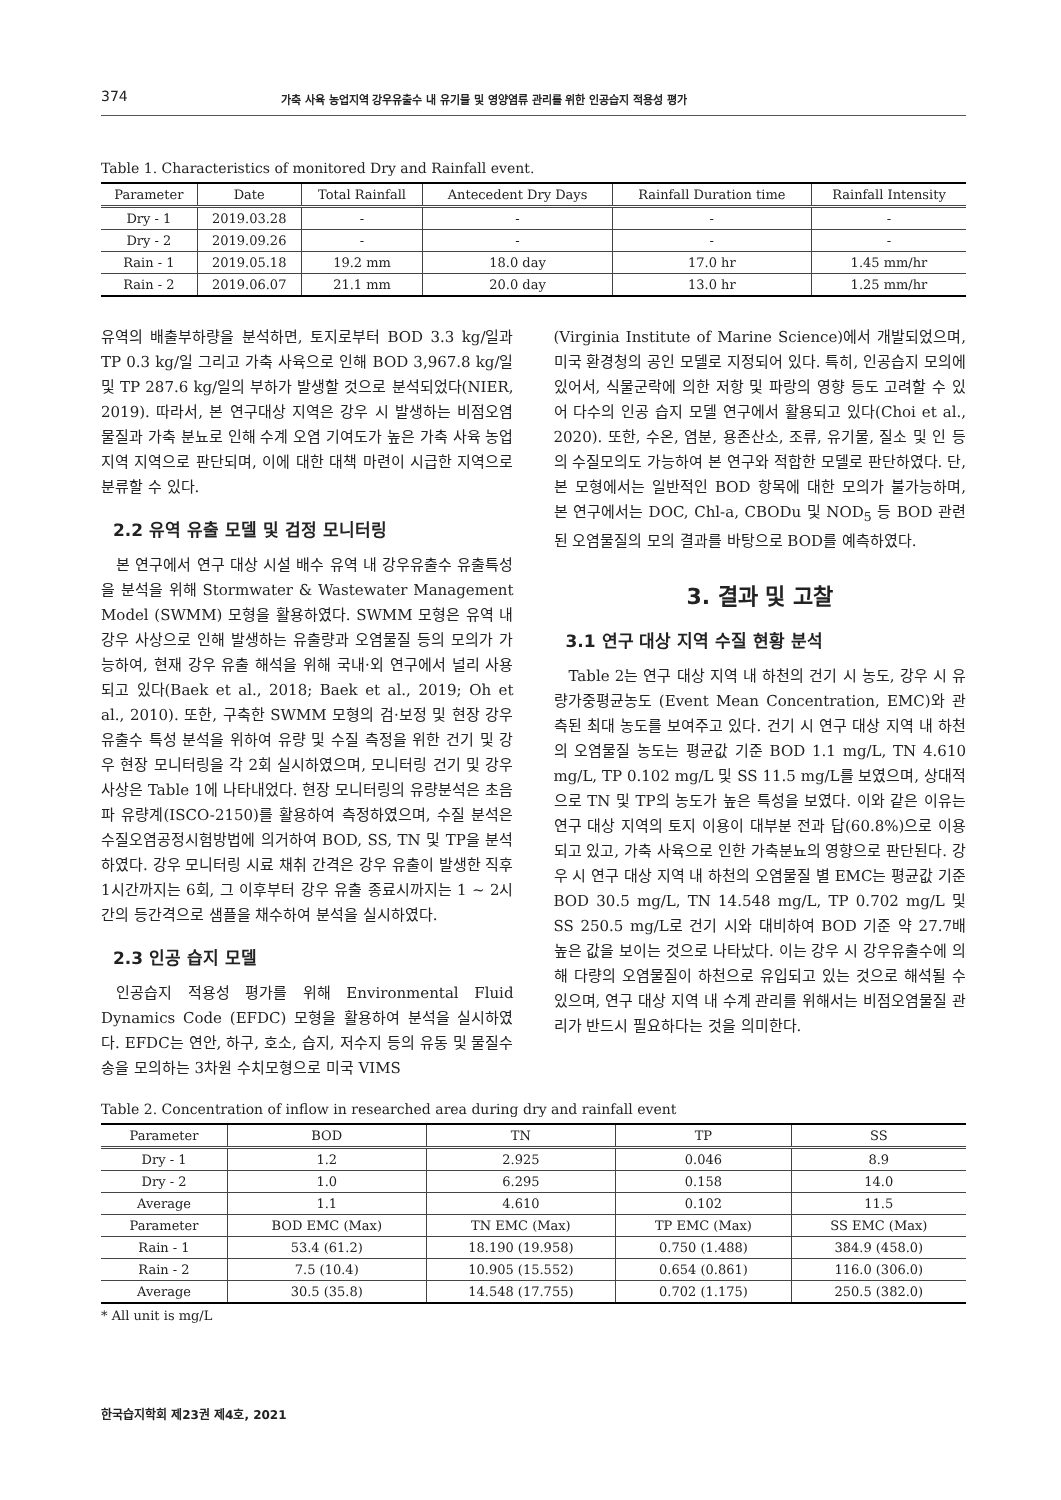374 가축 사육 농업지역 강우유출수 내 유기물 및 영양염류 관리를 위한 인공습지 적용성 평가
Table 1. Characteristics of monitored Dry and Rainfall event.
| Parameter | Date | Total Rainfall | Antecedent Dry Days | Rainfall Duration time | Rainfall Intensity |
| --- | --- | --- | --- | --- | --- |
| Dry - 1 | 2019.03.28 | - | - | - | - |
| Dry - 2 | 2019.09.26 | - | - | - | - |
| Rain - 1 | 2019.05.18 | 19.2 mm | 18.0 day | 17.0 hr | 1.45 mm/hr |
| Rain - 2 | 2019.06.07 | 21.1 mm | 20.0 day | 13.0 hr | 1.25 mm/hr |
유역의 배출부하량을 분석하면, 토지로부터 BOD 3.3 kg/일과 TP 0.3 kg/일 그리고 가축 사육으로 인해 BOD 3,967.8 kg/일 및 TP 287.6 kg/일의 부하가 발생할 것으로 분석되었다(NIER, 2019). 따라서, 본 연구대상 지역은 강우 시 발생하는 비점오염물질과 가축 분뇨로 인해 수계 오염 기여도가 높은 가축 사육 농업지역 지역으로 판단되며, 이에 대한 대책 마련이 시급한 지역으로 분류할 수 있다.
2.2 유역 유출 모델 및 검정 모니터링
본 연구에서 연구 대상 시설 배수 유역 내 강우유출수 유출특성을 분석을 위해 Stormwater & Wastewater Management Model (SWMM) 모형을 활용하였다. SWMM 모형은 유역 내 강우 사상으로 인해 발생하는 유출량과 오염물질 등의 모의가 가능하여, 현재 강우 유출 해석을 위해 국내·외 연구에서 널리 사용되고 있다(Baek et al., 2018; Baek et al., 2019; Oh et al., 2010). 또한, 구축한 SWMM 모형의 검·보정 및 현장 강우유출수 특성 분석을 위하여 유량 및 수질 측정을 위한 건기 및 강우 현장 모니터링을 각 2회 실시하였으며, 모니터링 건기 및 강우 사상은 Table 1에 나타내었다. 현장 모니터링의 유량분석은 초음파 유량계(ISCO-2150)를 활용하여 측정하였으며, 수질 분석은 수질오염공정시험방법에 의거하여 BOD, SS, TN 및 TP을 분석하였다. 강우 모니터링 시료 채취 간격은 강우 유출이 발생한 직후 1시간까지는 6회, 그 이후부터 강우 유출 종료시까지는 1 ~ 2시간의 등간격으로 샘플을 채수하여 분석을 실시하였다.
2.3 인공 습지 모델
인공습지 적용성 평가를 위해 Environmental Fluid Dynamics Code (EFDC) 모형을 활용하여 분석을 실시하였다. EFDC는 연안, 하구, 호소, 습지, 저수지 등의 유동 및 물질수송을 모의하는 3차원 수치모형으로 미국 VIMS
(Virginia Institute of Marine Science)에서 개발되었으며, 미국 환경청의 공인 모델로 지정되어 있다. 특히, 인공습지 모의에 있어서, 식물군락에 의한 저항 및 파랑의 영향 등도 고려할 수 있어 다수의 인공 습지 모델 연구에서 활용되고 있다(Choi et al., 2020). 또한, 수온, 염분, 용존산소, 조류, 유기물, 질소 및 인 등의 수질모의도 가능하여 본 연구와 적합한 모델로 판단하였다. 단, 본 모형에서는 일반적인 BOD 항목에 대한 모의가 불가능하며, 본 연구에서는 DOC, Chl-a, CBODu 및 NOD<sub>5</sub> 등 BOD 관련된 오염물질의 모의 결과를 바탕으로 BOD를 예측하였다.
3. 결과 및 고찰
3.1 연구 대상 지역 수질 현황 분석
Table 2는 연구 대상 지역 내 하천의 건기 시 농도, 강우 시 유량가중평균농도 (Event Mean Concentration, EMC)와 관측된 최대 농도를 보여주고 있다. 건기 시 연구 대상 지역 내 하천의 오염물질 농도는 평균값 기준 BOD 1.1 mg/L, TN 4.610 mg/L, TP 0.102 mg/L 및 SS 11.5 mg/L를 보였으며, 상대적으로 TN 및 TP의 농도가 높은 특성을 보였다. 이와 같은 이유는 연구 대상 지역의 토지 이용이 대부분 전과 답(60.8%)으로 이용되고 있고, 가축 사육으로 인한 가축분뇨의 영향으로 판단된다. 강우 시 연구 대상 지역 내 하천의 오염물질 별 EMC는 평균값 기준 BOD 30.5 mg/L, TN 14.548 mg/L, TP 0.702 mg/L 및 SS 250.5 mg/L로 건기 시와 대비하여 BOD 기준 약 27.7배 높은 값을 보이는 것으로 나타났다. 이는 강우 시 강우유출수에 의해 다량의 오염물질이 하천으로 유입되고 있는 것으로 해석될 수 있으며, 연구 대상 지역 내 수계 관리를 위해서는 비점오염물질 관리가 반드시 필요하다는 것을 의미한다.
Table 2. Concentration of inflow in researched area during dry and rainfall event
| Parameter | BOD | TN | TP | SS |
| --- | --- | --- | --- | --- |
| Dry - 1 | 1.2 | 2.925 | 0.046 | 8.9 |
| Dry - 2 | 1.0 | 6.295 | 0.158 | 14.0 |
| Average | 1.1 | 4.610 | 0.102 | 11.5 |
| Parameter | BOD EMC (Max) | TN EMC (Max) | TP EMC (Max) | SS EMC (Max) |
| Rain - 1 | 53.4 (61.2) | 18.190 (19.958) | 0.750 (1.488) | 384.9 (458.0) |
| Rain - 2 | 7.5 (10.4) | 10.905 (15.552) | 0.654 (0.861) | 116.0 (306.0) |
| Average | 30.5 (35.8) | 14.548 (17.755) | 0.702 (1.175) | 250.5 (382.0) |
* All unit is mg/L
한국습지학회 제23권 제4호, 2021